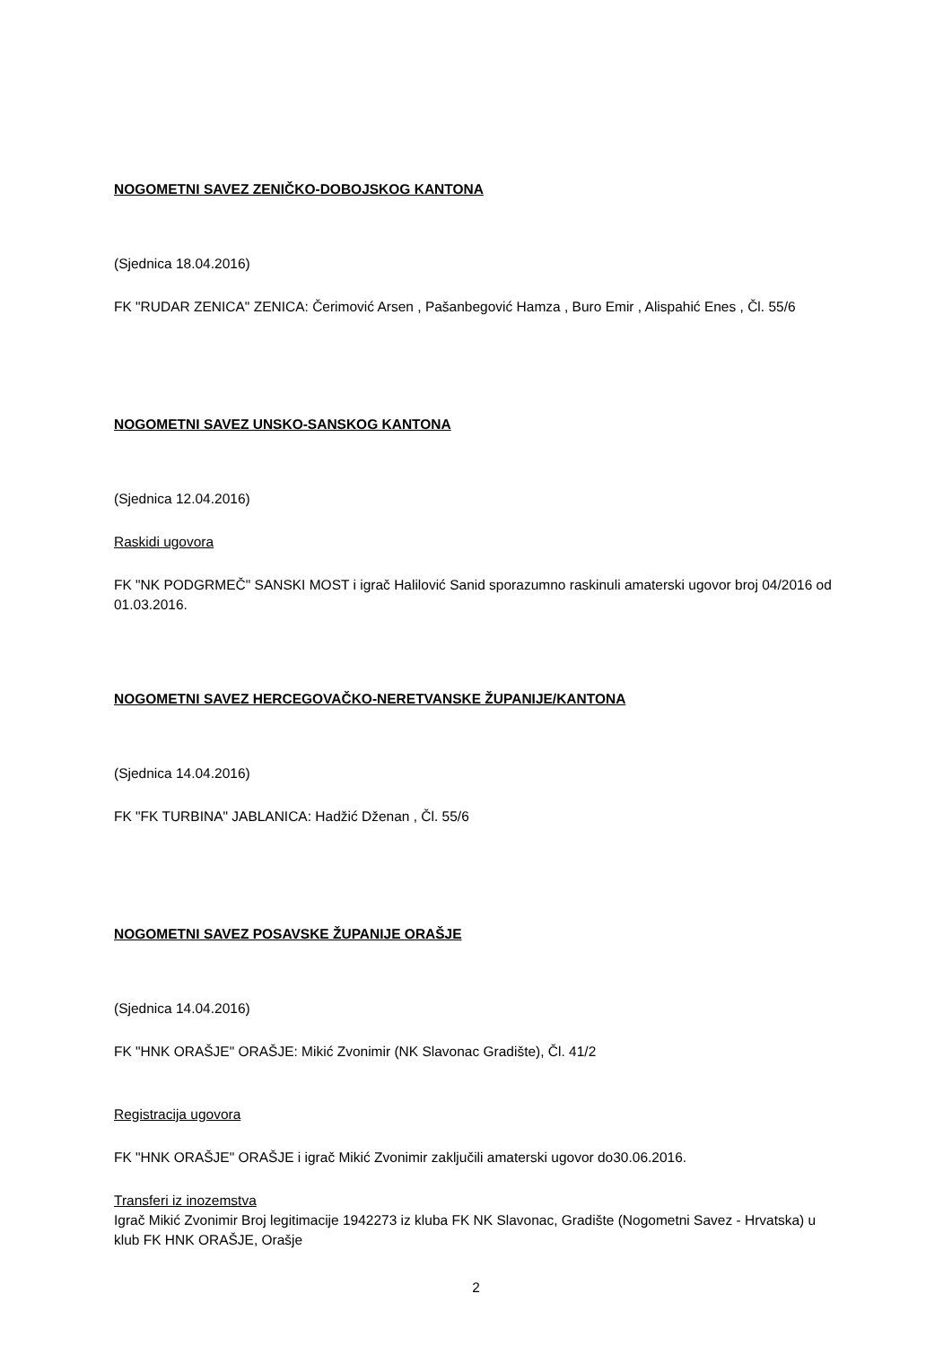NOGOMETNI SAVEZ ZENIČKO-DOBOJSKOG KANTONA
(Sjednica 18.04.2016)
FK "RUDAR ZENICA" ZENICA: Čerimović Arsen , Pašanbegović Hamza , Buro Emir , Alispahić Enes , Čl. 55/6
NOGOMETNI SAVEZ UNSKO-SANSKOG KANTONA
(Sjednica 12.04.2016)
Raskidi ugovora
FK "NK PODGRMEČ" SANSKI MOST i igrač Halilović Sanid sporazumno raskinuli amaterski ugovor broj 04/2016 od 01.03.2016.
NOGOMETNI SAVEZ HERCEGOVAČKO-NERETVANSKE ŽUPANIJE/KANTONA
(Sjednica 14.04.2016)
FK "FK TURBINA" JABLANICA: Hadžić Dženan , Čl. 55/6
NOGOMETNI SAVEZ POSAVSKE ŽUPANIJE ORAŠJE
(Sjednica 14.04.2016)
FK "HNK ORAŠJE" ORAŠJE: Mikić Zvonimir (NK Slavonac Gradište), Čl. 41/2
Registracija ugovora
FK "HNK ORAŠJE" ORAŠJE i igrač Mikić Zvonimir zaključili amaterski ugovor do30.06.2016.
Transferi iz inozemstva
Igrač Mikić Zvonimir Broj legitimacije 1942273 iz kluba FK NK Slavonac, Gradište (Nogometni Savez - Hrvatska) u klub FK HNK ORAŠJE, Orašje
2